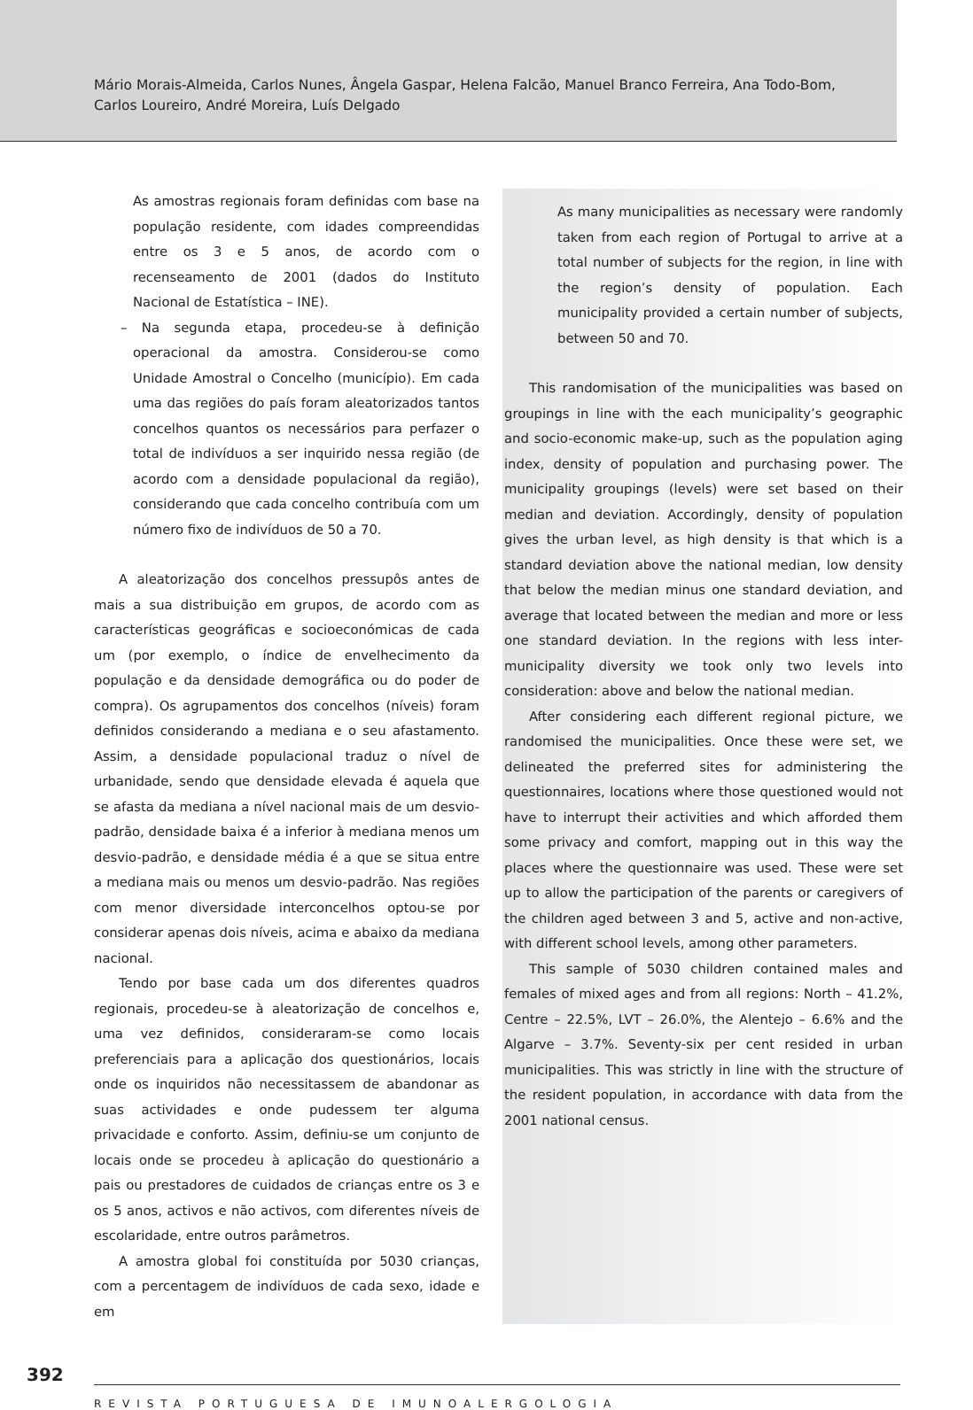Mário Morais-Almeida, Carlos Nunes, Ângela Gaspar, Helena Falcão, Manuel Branco Ferreira, Ana Todo-Bom,
Carlos Loureiro, André Moreira, Luís Delgado
As amostras regionais foram definidas com base na população residente, com idades compreendidas entre os 3 e 5 anos, de acordo com o recenseamento de 2001 (dados do Instituto Nacional de Estatística – INE).
– Na segunda etapa, procedeu-se à definição operacional da amostra. Considerou-se como Unidade Amostral o Concelho (município). Em cada uma das regiões do país foram aleatorizados tantos concelhos quantos os necessários para perfazer o total de indivíduos a ser inquirido nessa região (de acordo com a densidade populacional da região), considerando que cada concelho contribuía com um número fixo de indivíduos de 50 a 70.
A aleatorização dos concelhos pressupôs antes de mais a sua distribuição em grupos, de acordo com as características geográficas e socioeconómicas de cada um (por exemplo, o índice de envelhecimento da população e da densidade demográfica ou do poder de compra). Os agrupamentos dos concelhos (níveis) foram definidos considerando a mediana e o seu afastamento. Assim, a densidade populacional traduz o nível de urbanidade, sendo que densidade elevada é aquela que se afasta da mediana a nível nacional mais de um desvio-padrão, densidade baixa é a inferior à mediana menos um desvio-padrão, e densidade média é a que se situa entre a mediana mais ou menos um desvio-padrão. Nas regiões com menor diversidade interconcelhos optou-se por considerar apenas dois níveis, acima e abaixo da mediana nacional.
Tendo por base cada um dos diferentes quadros regionais, procedeu-se à aleatorização de concelhos e, uma vez definidos, consideraram-se como locais preferenciais para a aplicação dos questionários, locais onde os inquiridos não necessitassem de abandonar as suas actividades e onde pudessem ter alguma privacidade e conforto. Assim, definiu-se um conjunto de locais onde se procedeu à aplicação do questionário a pais ou prestadores de cuidados de crianças entre os 3 e os 5 anos, activos e não activos, com diferentes níveis de escolaridade, entre outros parâmetros.
A amostra global foi constituída por 5030 crianças, com a percentagem de indivíduos de cada sexo, idade e em
As many municipalities as necessary were randomly taken from each region of Portugal to arrive at a total number of subjects for the region, in line with the region’s density of population. Each municipality provided a certain number of subjects, between 50 and 70.
This randomisation of the municipalities was based on groupings in line with the each municipality’s geographic and socio-economic make-up, such as the population aging index, density of population and purchasing power. The municipality groupings (levels) were set based on their median and deviation. Accordingly, density of population gives the urban level, as high density is that which is a standard deviation above the national median, low density that below the median minus one standard deviation, and average that located between the median and more or less one standard deviation. In the regions with less inter-municipality diversity we took only two levels into consideration: above and below the national median.
After considering each different regional picture, we randomised the municipalities. Once these were set, we delineated the preferred sites for administering the questionnaires, locations where those questioned would not have to interrupt their activities and which afforded them some privacy and comfort, mapping out in this way the places where the questionnaire was used. These were set up to allow the participation of the parents or caregivers of the children aged between 3 and 5, active and non-active, with different school levels, among other parameters.
This sample of 5030 children contained males and females of mixed ages and from all regions: North – 41.2%, Centre – 22.5%, LVT – 26.0%, the Alentejo – 6.6% and the Algarve – 3.7%. Seventy-six per cent resided in urban municipalities. This was strictly in line with the structure of the resident population, in accordance with data from the 2001 national census.
392
REVISTA PORTUGUESA DE IMUNOALERGOLOGIA